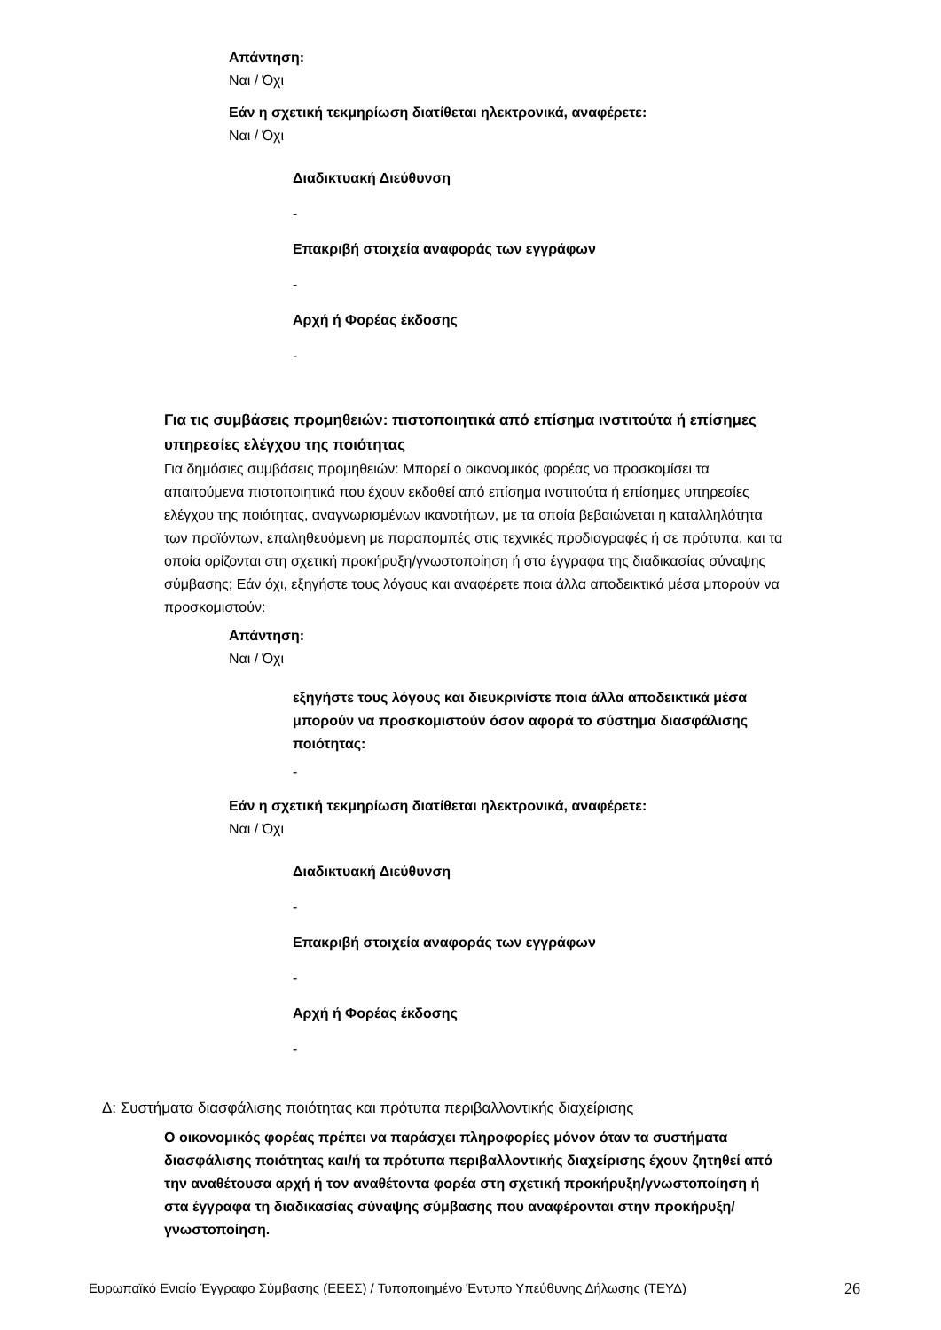Απάντηση:
Ναι / Όχι
Εάν η σχετική τεκμηρίωση διατίθεται ηλεκτρονικά, αναφέρετε:
Ναι / Όχι
Διαδικτυακή Διεύθυνση
-
Επακριβή στοιχεία αναφοράς των εγγράφων
-
Αρχή ή Φορέας έκδοσης
-
Για τις συμβάσεις προμηθειών: πιστοποιητικά από επίσημα ινστιτούτα ή επίσημες υπηρεσίες ελέγχου της ποιότητας
Για δημόσιες συμβάσεις προμηθειών: Μπορεί ο οικονομικός φορέας να προσκομίσει τα απαιτούμενα πιστοποιητικά που έχουν εκδοθεί από επίσημα ινστιτούτα ή επίσημες υπηρεσίες ελέγχου της ποιότητας, αναγνωρισμένων ικανοτήτων, με τα οποία βεβαιώνεται η καταλληλότητα των προϊόντων, επαληθευόμενη με παραπομπές στις τεχνικές προδιαγραφές ή σε πρότυπα, και τα οποία ορίζονται στη σχετική προκήρυξη/γνωστοποίηση ή στα έγγραφα της διαδικασίας σύναψης σύμβασης; Εάν όχι, εξηγήστε τους λόγους και αναφέρετε ποια άλλα αποδεικτικά μέσα μπορούν να προσκομιστούν:
Απάντηση:
Ναι / Όχι
εξηγήστε τους λόγους και διευκρινίστε ποια άλλα αποδεικτικά μέσα μπορούν να προσκομιστούν όσον αφορά το σύστημα διασφάλισης ποιότητας:
-
Εάν η σχετική τεκμηρίωση διατίθεται ηλεκτρονικά, αναφέρετε:
Ναι / Όχι
Διαδικτυακή Διεύθυνση
-
Επακριβή στοιχεία αναφοράς των εγγράφων
-
Αρχή ή Φορέας έκδοσης
-
Δ: Συστήματα διασφάλισης ποιότητας και πρότυπα περιβαλλοντικής διαχείρισης
Ο οικονομικός φορέας πρέπει να παράσχει πληροφορίες μόνον όταν τα συστήματα διασφάλισης ποιότητας και/ή τα πρότυπα περιβαλλοντικής διαχείρισης έχουν ζητηθεί από την αναθέτουσα αρχή ή τον αναθέτοντα φορέα στη σχετική προκήρυξη/γνωστοποίηση ή στα έγγραφα τη διαδικασίας σύναψης σύμβασης που αναφέρονται στην προκήρυξη/γνωστοποίηση.
Ευρωπαϊκό Ενιαίο Έγγραφο Σύμβασης (ΕΕΕΣ) / Τυποποιημένο Έντυπο Υπεύθυνης Δήλωσης (ΤΕΥΔ) 26